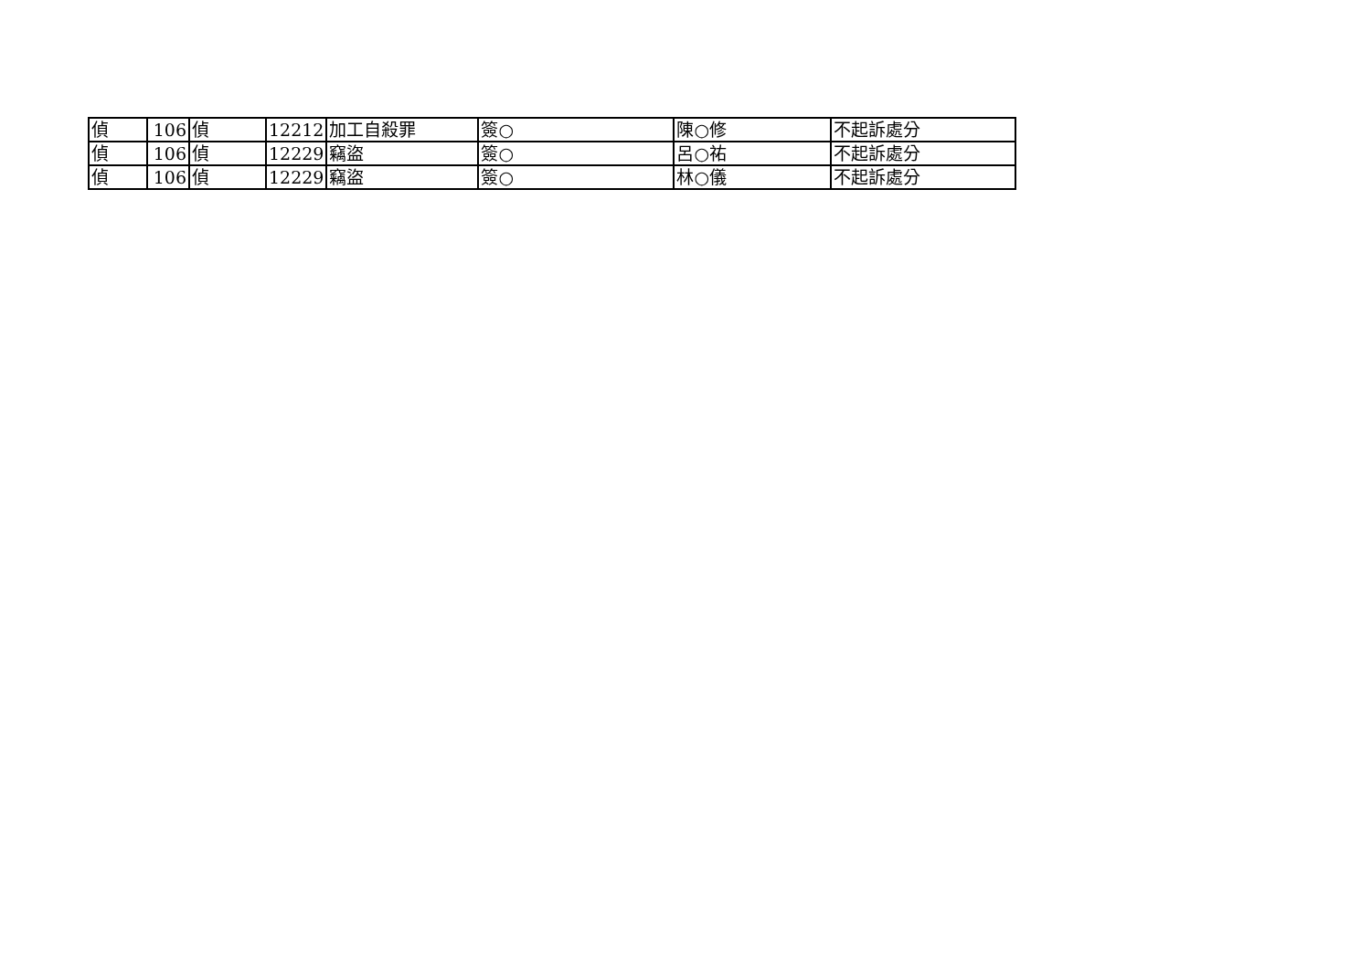| 偵 | 106 | 偵 | 12212 | 加工自殺罪 | 簽○ | 陳○修 | 不起訴處分 |
| 偵 | 106 | 偵 | 12229 | 竊盜 | 簽○ | 呂○祐 | 不起訴處分 |
| 偵 | 106 | 偵 | 12229 | 竊盜 | 簽○ | 林○儀 | 不起訴處分 |